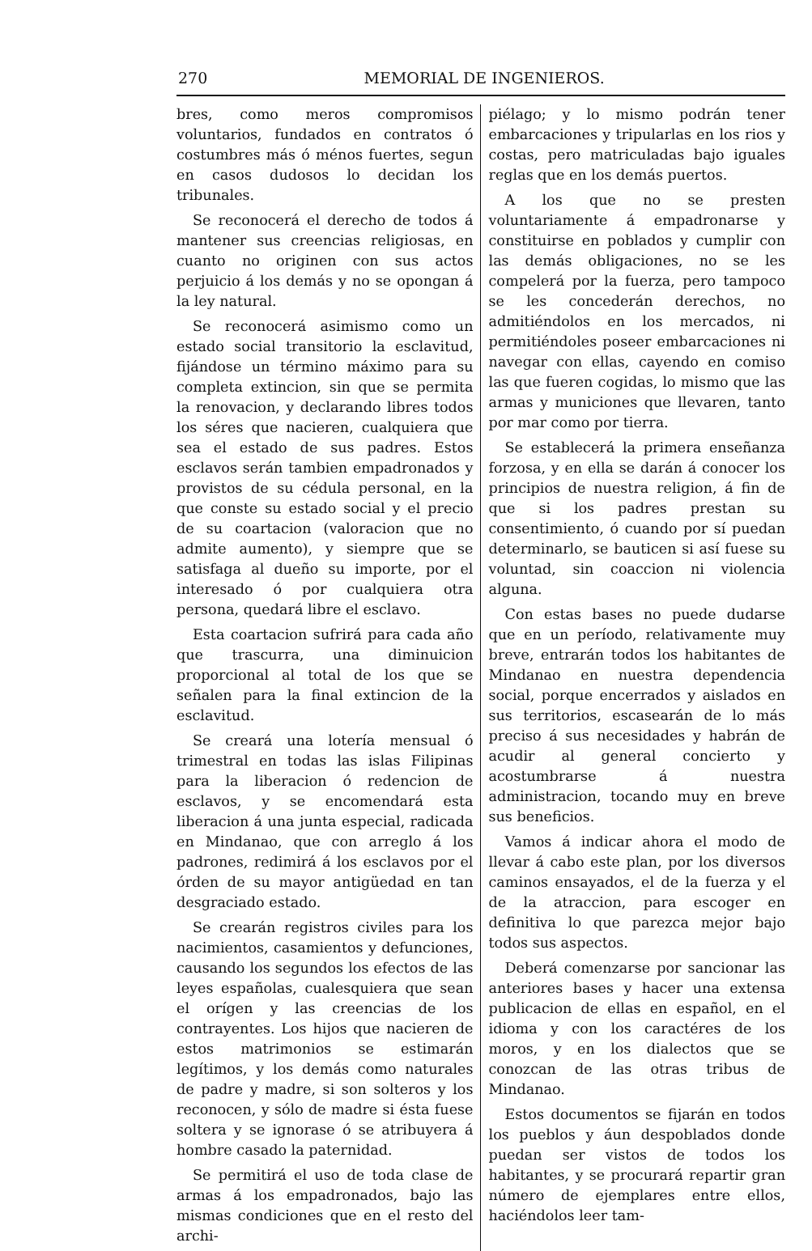270 MEMORIAL DE INGENIEROS.
bres, como meros compromisos voluntarios, fundados en contratos ó costumbres más ó ménos fuertes, segun en casos dudosos lo decidan los tribunales.
Se reconocerá el derecho de todos á mantener sus creencias religiosas, en cuanto no originen con sus actos perjuicio á los demás y no se opongan á la ley natural.
Se reconocerá asimismo como un estado social transitorio la esclavitud, fijándose un término máximo para su completa extincion, sin que se permita la renovacion, y declarando libres todos los séres que nacieren, cualquiera que sea el estado de sus padres. Estos esclavos serán tambien empadronados y provistos de su cédula personal, en la que conste su estado social y el precio de su coartacion (valoracion que no admite aumento), y siempre que se satisfaga al dueño su importe, por el interesado ó por cualquiera otra persona, quedará libre el esclavo.
Esta coartacion sufrirá para cada año que trascurra, una diminuicion proporcional al total de los que se señalen para la final extincion de la esclavitud.
Se creará una lotería mensual ó trimestral en todas las islas Filipinas para la liberacion ó redencion de esclavos, y se encomendará esta liberacion á una junta especial, radicada en Mindanao, que con arreglo á los padrones, redimirá á los esclavos por el órden de su mayor antigüedad en tan desgraciado estado.
Se crearán registros civiles para los nacimientos, casamientos y defunciones, causando los segundos los efectos de las leyes españolas, cualesquiera que sean el orígen y las creencias de los contrayentes. Los hijos que nacieren de estos matrimonios se estimarán legítimos, y los demás como naturales de padre y madre, si son solteros y los reconocen, y sólo de madre si ésta fuese soltera y se ignorase ó se atribuyera á hombre casado la paternidad.
Se permitirá el uso de toda clase de armas á los empadronados, bajo las mismas condiciones que en el resto del archi-
piélago; y lo mismo podrán tener embarcaciones y tripularlas en los rios y costas, pero matriculadas bajo iguales reglas que en los demás puertos.
A los que no se presten voluntariamente á empadronarse y constituirse en poblados y cumplir con las demás obligaciones, no se les compelerá por la fuerza, pero tampoco se les concederán derechos, no admitiéndolos en los mercados, ni permitiéndoles poseer embarcaciones ni navegar con ellas, cayendo en comiso las que fueren cogidas, lo mismo que las armas y municiones que llevaren, tanto por mar como por tierra.
Se establecerá la primera enseñanza forzosa, y en ella se darán á conocer los principios de nuestra religion, á fin de que si los padres prestan su consentimiento, ó cuando por sí puedan determinarlo, se bauticen si así fuese su voluntad, sin coaccion ni violencia alguna.
Con estas bases no puede dudarse que en un período, relativamente muy breve, entrarán todos los habitantes de Mindanao en nuestra dependencia social, porque encerrados y aislados en sus territorios, escasearán de lo más preciso á sus necesidades y habrán de acudir al general concierto y acostumbrarse á nuestra administracion, tocando muy en breve sus beneficios.
Vamos á indicar ahora el modo de llevar á cabo este plan, por los diversos caminos ensayados, el de la fuerza y el de la atraccion, para escoger en definitiva lo que parezca mejor bajo todos sus aspectos.
Deberá comenzarse por sancionar las anteriores bases y hacer una extensa publicacion de ellas en español, en el idioma y con los caractéres de los moros, y en los dialectos que se conozcan de las otras tribus de Mindanao.
Estos documentos se fijarán en todos los pueblos y áun despoblados donde puedan ser vistos de todos los habitantes, y se procurará repartir gran número de ejemplares entre ellos, haciéndolos leer tam-